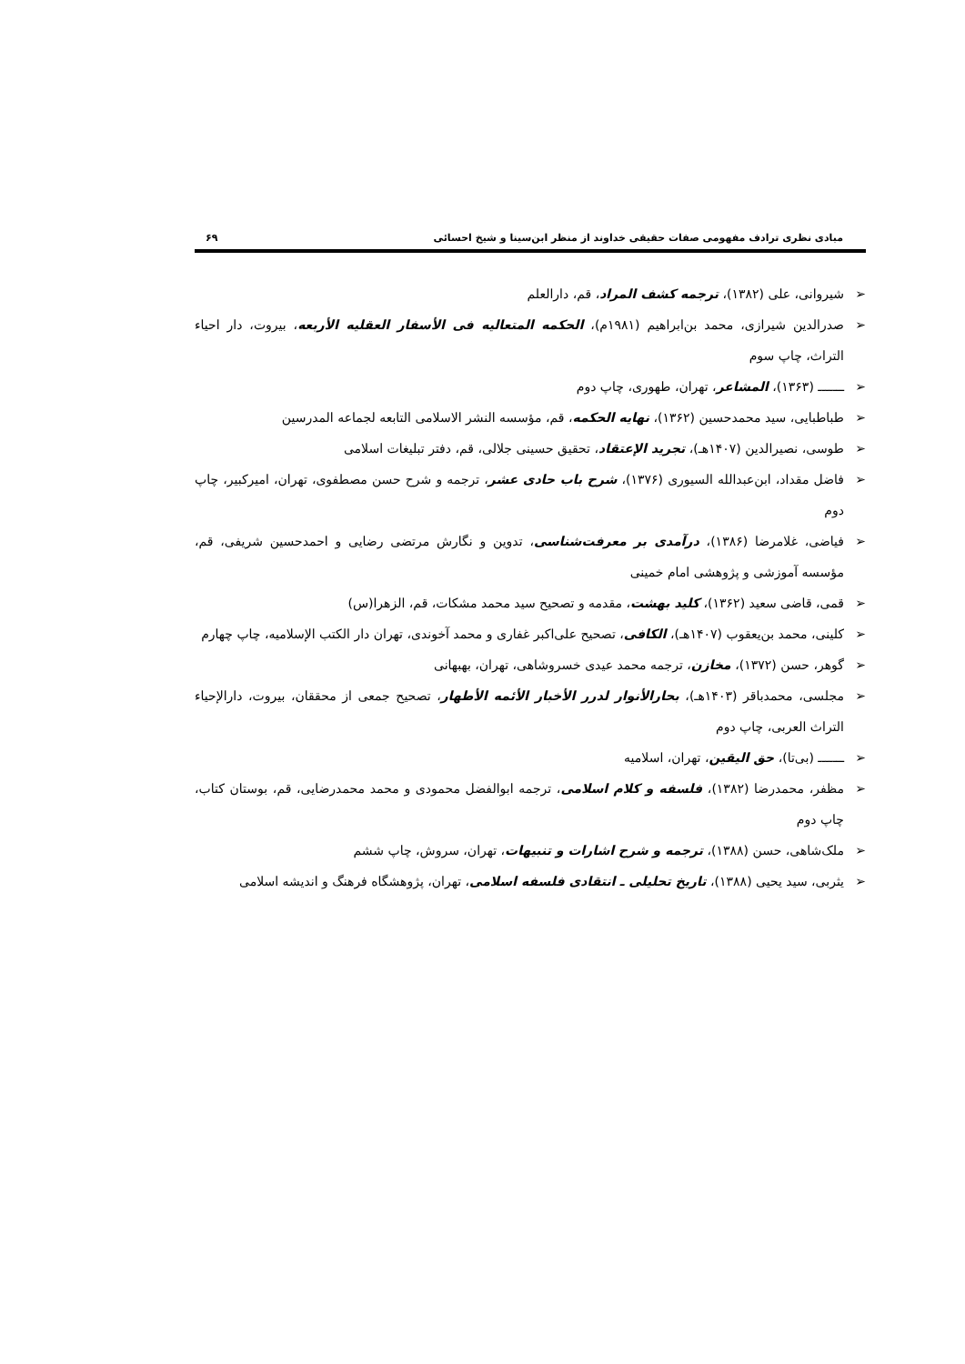مبادی نظری ترادف مفهومی صفات حقیقی خداوند از منظر ابن‌سینا و شیخ احسائی ۶۹
➢ شیروانی، علی (۱۳۸۲)، ترجمه کشف المراد، قم، دارالعلم
➢ صدرالدین شیرازی، محمد بن‌ابراهیم (۱۹۸۱م)، الحکمه المتعالیه فی الأسفار العقلیه الأربعه، بیروت، دار احیاء التراث، چاپ سوم
➢ ـــــــ (۱۳۶۳)، المشاعر، تهران، طهوری، چاپ دوم
➢ طباطبایی، سید محمدحسین (۱۳۶۲)، نهایه الحکمه، قم، مؤسسه النشر الاسلامی التابعه لجماعه المدرسین
➢ طوسی، نصیرالدین (۱۴۰۷هـ)، تجرید الإعتقاد، تحقیق حسینی جلالی، قم، دفتر تبلیغات اسلامی
➢ فاضل مقداد، ابن‌عبدالله السیوری (۱۳۷۶)، شرح باب حادی عشر، ترجمه و شرح حسن مصطفوی، تهران، امیرکبیر، چاپ دوم
➢ فیاضی، غلامرضا (۱۳۸۶)، درآمدی بر معرفت‌شناسی، تدوین و نگارش مرتضی رضایی و احمدحسین شریفی، قم، مؤسسه آموزشی و پژوهشی امام خمینی
➢ قمی، قاضی سعید (۱۳۶۲)، کلید بهشت، مقدمه و تصحیح سید محمد مشکات، قم، الزهرا(س)
➢ کلینی، محمد بن‌یعقوب (۱۴۰۷هـ)، الکافی، تصحیح علی‌اکبر غفاری و محمد آخوندی، تهران دار الکتب الإسلامیه، چاپ چهارم
➢ گوهر، حسن (۱۳۷۲)، مخازن، ترجمه محمد عیدی خسروشاهی، تهران، بهبهانی
➢ مجلسی، محمدباقر (۱۴۰۳هـ)، بحارالأنوار لدرر الأخبار الأئمه الأطهار، تصحیح جمعی از محققان، بیروت، دارالإحیاء التراث العربی، چاپ دوم
➢ ـــــــ (بی‌تا)، حق الیقین، تهران، اسلامیه
➢ مظفر، محمدرضا (۱۳۸۲)، فلسفه و کلام اسلامی، ترجمه ابوالفضل محمودی و محمد محمدرضایی، قم، بوستان کتاب، چاپ دوم
➢ ملک‌شاهی، حسن (۱۳۸۸)، ترجمه و شرح اشارات و تنبیهات، تهران، سروش، چاپ ششم
➢ یثربی، سید یحیی (۱۳۸۸)، تاریخ تحلیلی ـ انتقادی فلسفه اسلامی، تهران، پژوهشگاه فرهنگ و اندیشه اسلامی